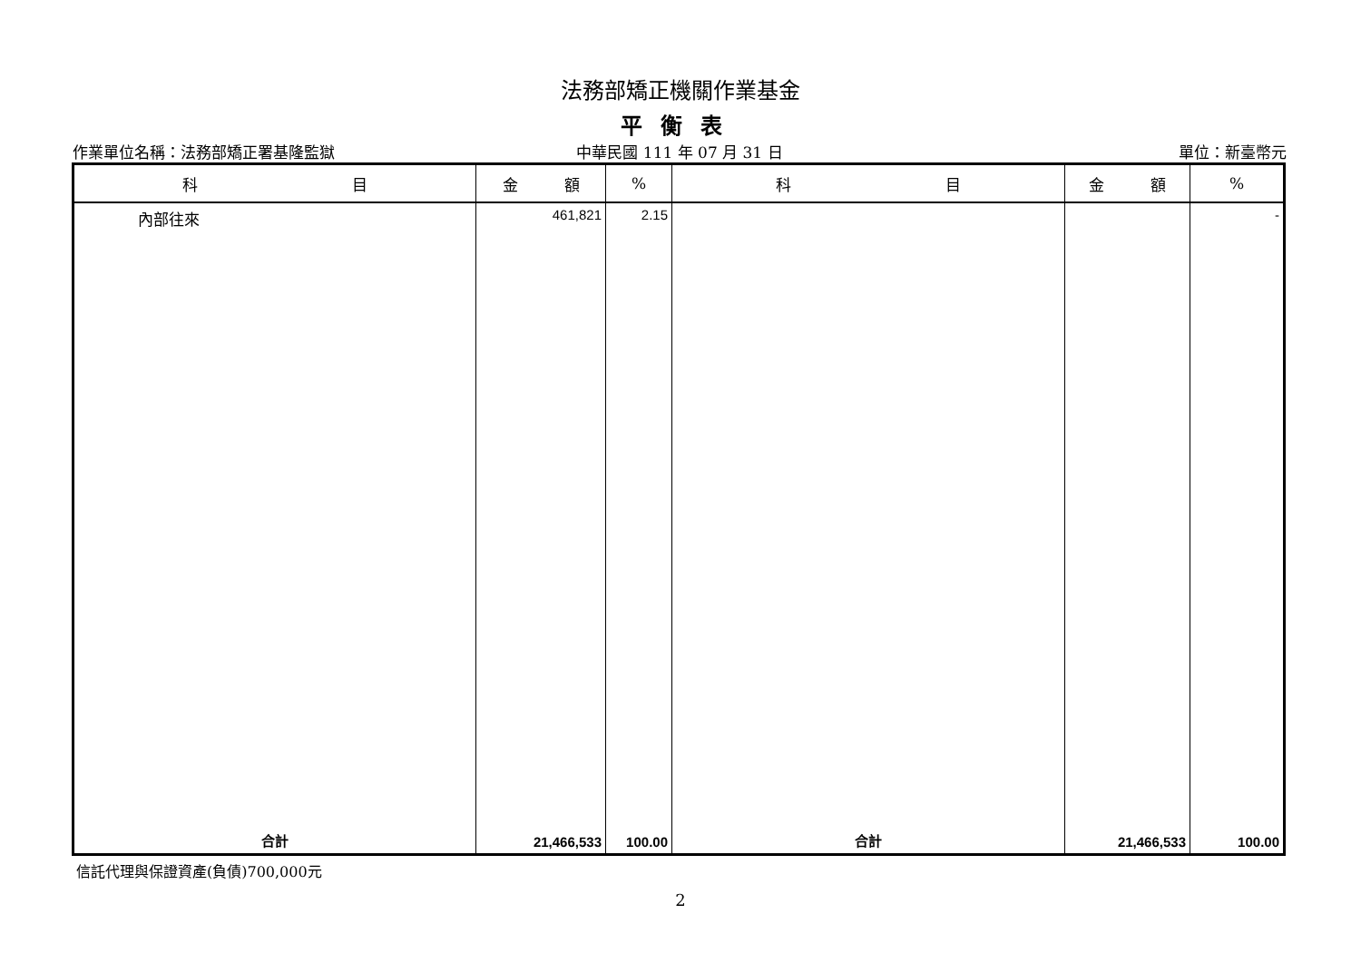法務部矯正機關作業基金
平衡表
作業單位名稱：法務部矯正署基隆監獄 中華民國 111 年 07 月 31 日 單位：新臺幣元
| 科 目 | 金 額 | % | 科 目 | 金 額 | % |
| --- | --- | --- | --- | --- | --- |
| 內部往來 | 461,821 | 2.15 | | | - |
| 合計 | 21,466,533 | 100.00 | 合計 | 21,466,533 | 100.00 |
信託代理與保證資產(負債)700,000元
2